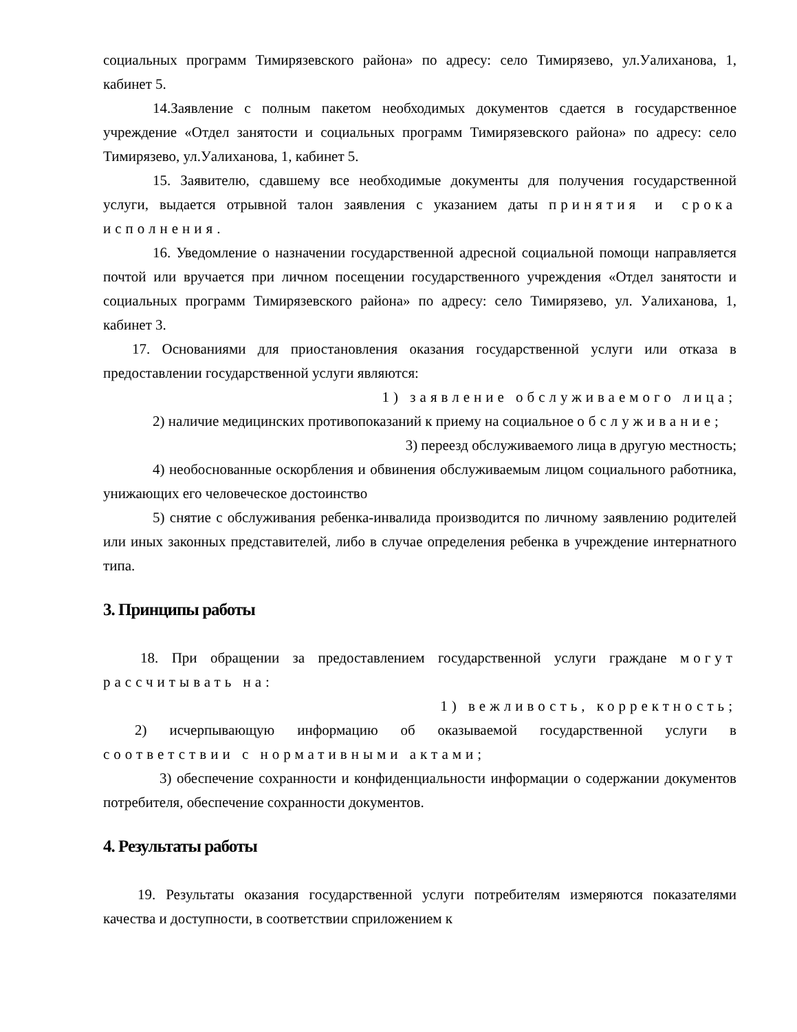социальных программ Тимирязевского района» по адресу: село Тимирязево, ул.Уалиханова, 1, кабинет 5.
14.Заявление с полным пакетом необходимых документов сдается в государственное учреждение «Отдел занятости и социальных программ Тимирязевского района» по адресу: село Тимирязево, ул.Уалиханова, 1, кабинет 5.
15. Заявителю, сдавшему все необходимые документы для получения государственной услуги, выдается отрывной талон заявления с указанием даты принятия и срока исполнения.
16. Уведомление о назначении государственной адресной социальной помощи направляется почтой или вручается при личном посещении государственного учреждения «Отдел занятости и социальных программ Тимирязевского района» по адресу: село Тимирязево, ул. Уалиханова, 1, кабинет 3.
17. Основаниями для приостановления оказания государственной услуги или отказа в предоставлении государственной услуги являются:
1) заявление обслуживаемого лица;
2) наличие медицинских противопоказаний к приему на социальное обслуживание;
3) переезд обслуживаемого лица в другую местность;
4) необоснованные оскорбления и обвинения обслуживаемым лицом социального работника, унижающих его человеческое достоинство
5) снятие с обслуживания ребенка-инвалида производится по личному заявлению родителей или иных законных представителей, либо в случае определения ребенка в учреждение интернатного типа.
3. Принципы работы
18. При обращении за предоставлением государственной услуги граждане могут рассчитывать на:
1) вежливость, корректность;
2) исчерпывающую информацию об оказываемой государственной услуги в соответствии с нормативными актами;
3) обеспечение сохранности и конфиденциальности информации о содержании документов потребителя, обеспечение сохранности документов.
4. Результаты работы
19. Результаты оказания государственной услуги потребителям измеряются показателями качества и доступности, в соответствии сприложением к